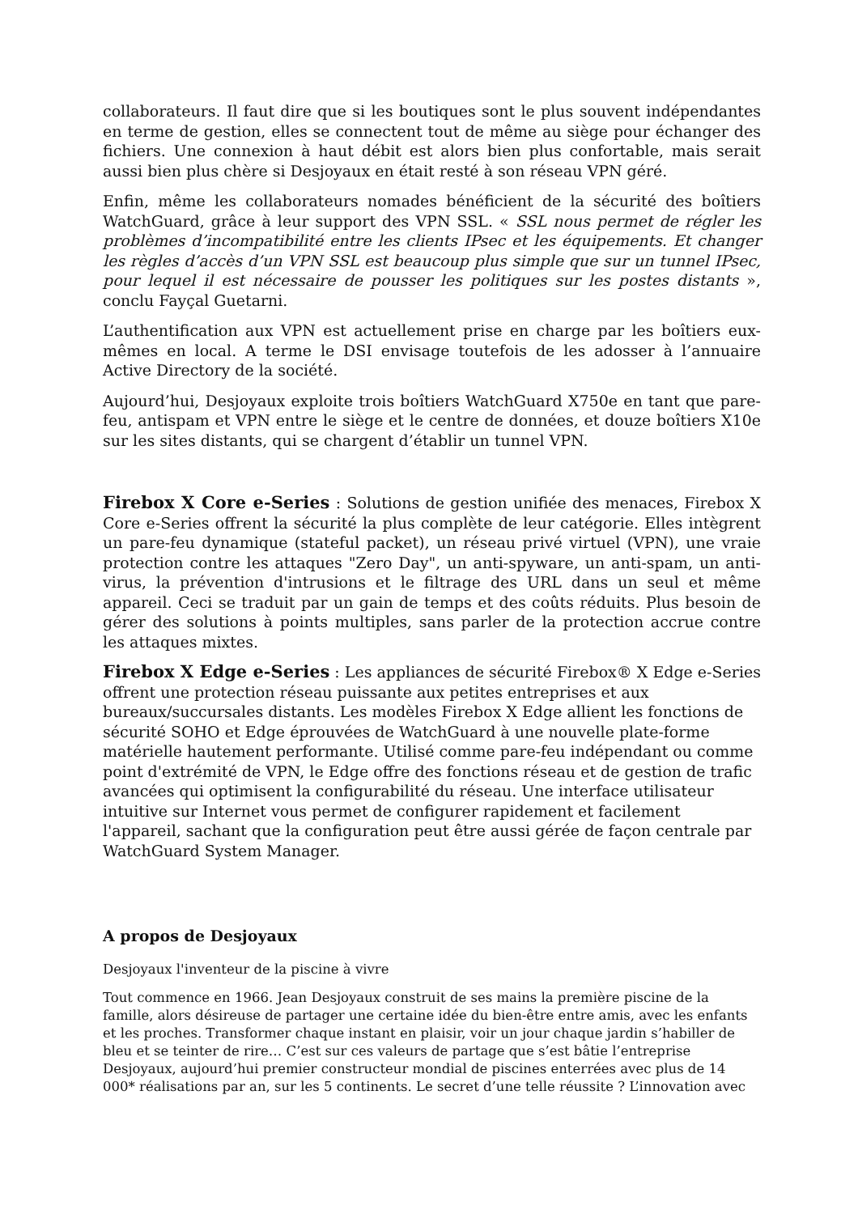collaborateurs. Il faut dire que si les boutiques sont le plus souvent indépendantes en terme de gestion, elles se connectent tout de même au siège pour échanger des fichiers. Une connexion à haut débit est alors bien plus confortable, mais serait aussi bien plus chère si Desjoyaux en était resté à son réseau VPN géré.
Enfin, même les collaborateurs nomades bénéficient de la sécurité des boîtiers WatchGuard, grâce à leur support des VPN SSL. « SSL nous permet de régler les problèmes d’incompatibilité entre les clients IPsec et les équipements. Et changer les règles d’accès d’un VPN SSL est beaucoup plus simple que sur un tunnel IPsec, pour lequel il est nécessaire de pousser les politiques sur les postes distants », conclu Fayçal Guetarni.
L’authentification aux VPN est actuellement prise en charge par les boîtiers eux-mêmes en local. A terme le DSI envisage toutefois de les adosser à l’annuaire Active Directory de la société.
Aujourd’hui, Desjoyaux exploite trois boîtiers WatchGuard X750e en tant que pare-feu, antispam et VPN entre le siège et le centre de données, et douze boîtiers X10e sur les sites distants, qui se chargent d’établir un tunnel VPN.
Firebox X Core e-Series : Solutions de gestion unifiée des menaces, Firebox X Core e-Series offrent la sécurité la plus complète de leur catégorie. Elles intègrent un pare-feu dynamique (stateful packet), un réseau privé virtuel (VPN), une vraie protection contre les attaques "Zero Day", un anti-spyware, un anti-spam, un anti-virus, la prévention d'intrusions et le filtrage des URL dans un seul et même appareil. Ceci se traduit par un gain de temps et des coûts réduits. Plus besoin de gérer des solutions à points multiples, sans parler de la protection accrue contre les attaques mixtes.
Firebox X Edge e-Series : Les appliances de sécurité Firebox® X Edge e-Series offrent une protection réseau puissante aux petites entreprises et aux bureaux/succursales distants. Les modèles Firebox X Edge allient les fonctions de sécurité SOHO et Edge éprouvées de WatchGuard à une nouvelle plate-forme matérielle hautement performante. Utilisé comme pare-feu indépendant ou comme point d'extrémité de VPN, le Edge offre des fonctions réseau et de gestion de trafic avancées qui optimisent la configurabilité du réseau. Une interface utilisateur intuitive sur Internet vous permet de configurer rapidement et facilement l'appareil, sachant que la configuration peut être aussi gérée de façon centrale par WatchGuard System Manager.
A propos de Desjoyaux
Desjoyaux l'inventeur de la piscine à vivre
Tout commence en 1966. Jean Desjoyaux construit de ses mains la première piscine de la famille, alors désireuse de partager une certaine idée du bien-être entre amis, avec les enfants et les proches. Transformer chaque instant en plaisir, voir un jour chaque jardin s’habiller de bleu et se teinter de rire… C’est sur ces valeurs de partage que s’est bâtie l’entreprise Desjoyaux, aujourd’hui premier constructeur mondial de piscines enterrées avec plus de 14 000* réalisations par an, sur les 5 continents. Le secret d’une telle réussite ? L’innovation avec